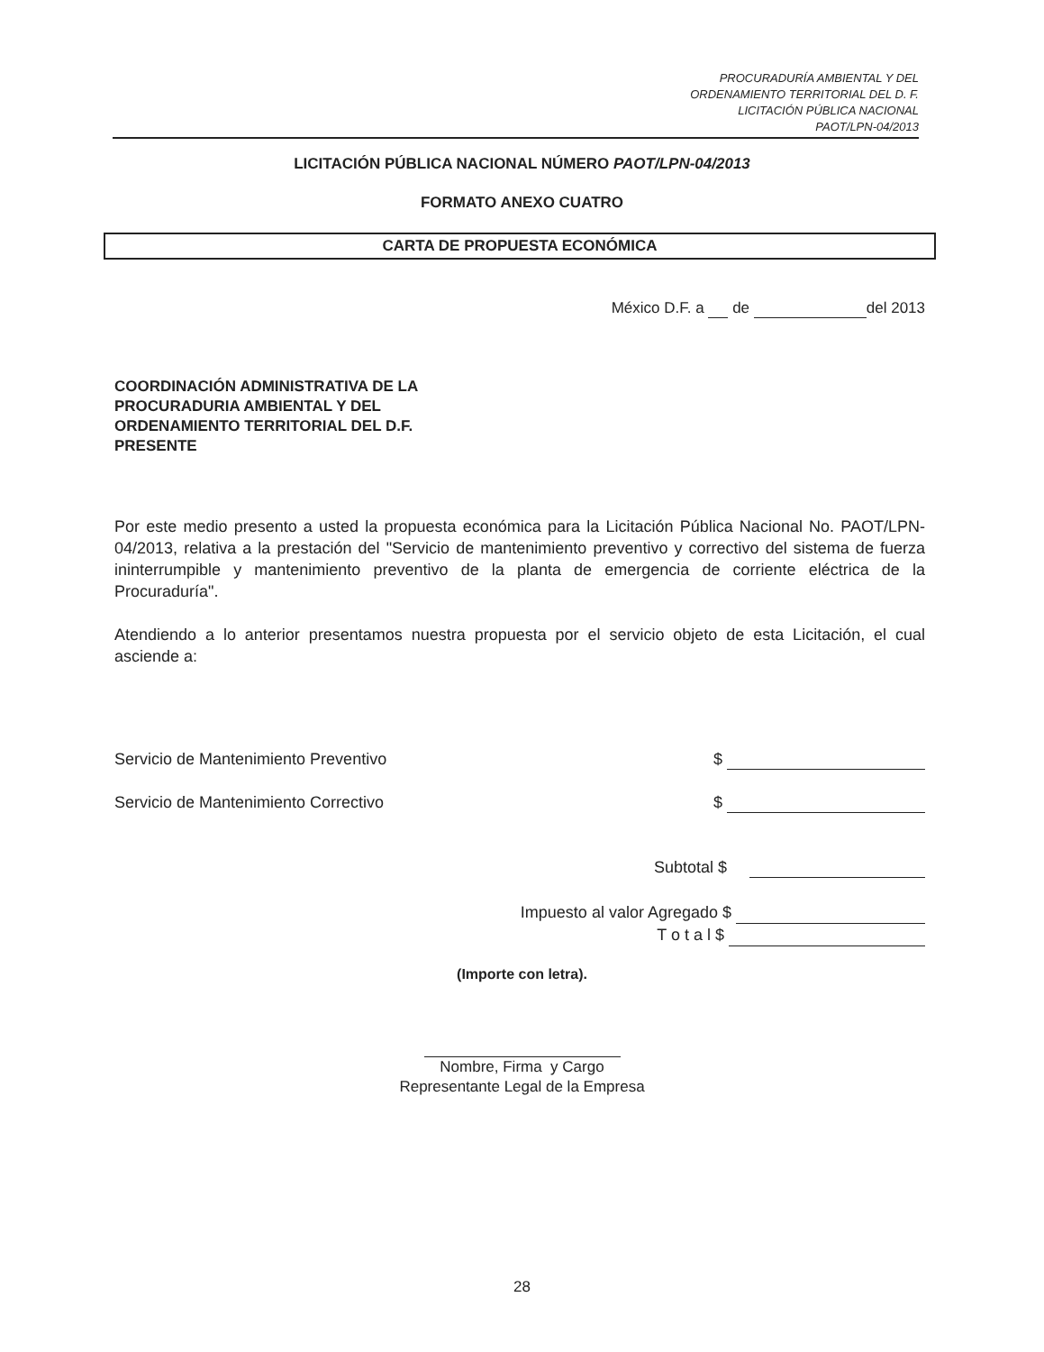PROCURADURÍA AMBIENTAL Y DEL
ORDENAMIENTO TERRITORIAL DEL D. F.
LICITACIÓN PÚBLICA NACIONAL
PAOT/LPN-04/2013
LICITACIÓN PÚBLICA NACIONAL NÚMERO PAOT/LPN-04/2013
FORMATO ANEXO CUATRO
CARTA DE PROPUESTA ECONÓMICA
México D.F. a de del 2013
COORDINACIÓN ADMINISTRATIVA DE LA
PROCURADURIA AMBIENTAL Y DEL
ORDENAMIENTO TERRITORIAL DEL D.F.
PRESENTE
Por este medio presento a usted la propuesta económica para la Licitación Pública Nacional No. PAOT/LPN-04/2013, relativa a la prestación del "Servicio de mantenimiento preventivo y correctivo del sistema de fuerza ininterrumpible y mantenimiento preventivo de la planta de emergencia de corriente eléctrica de la Procuraduría".
Atendiendo a lo anterior presentamos nuestra propuesta por el servicio objeto de esta Licitación, el cual asciende a:
Servicio de Mantenimiento Preventivo $
Servicio de Mantenimiento Correctivo $
Subtotal $
Impuesto al valor Agregado $
T o t a l $
(Importe con letra).
Nombre, Firma y Cargo
Representante Legal de la Empresa
28